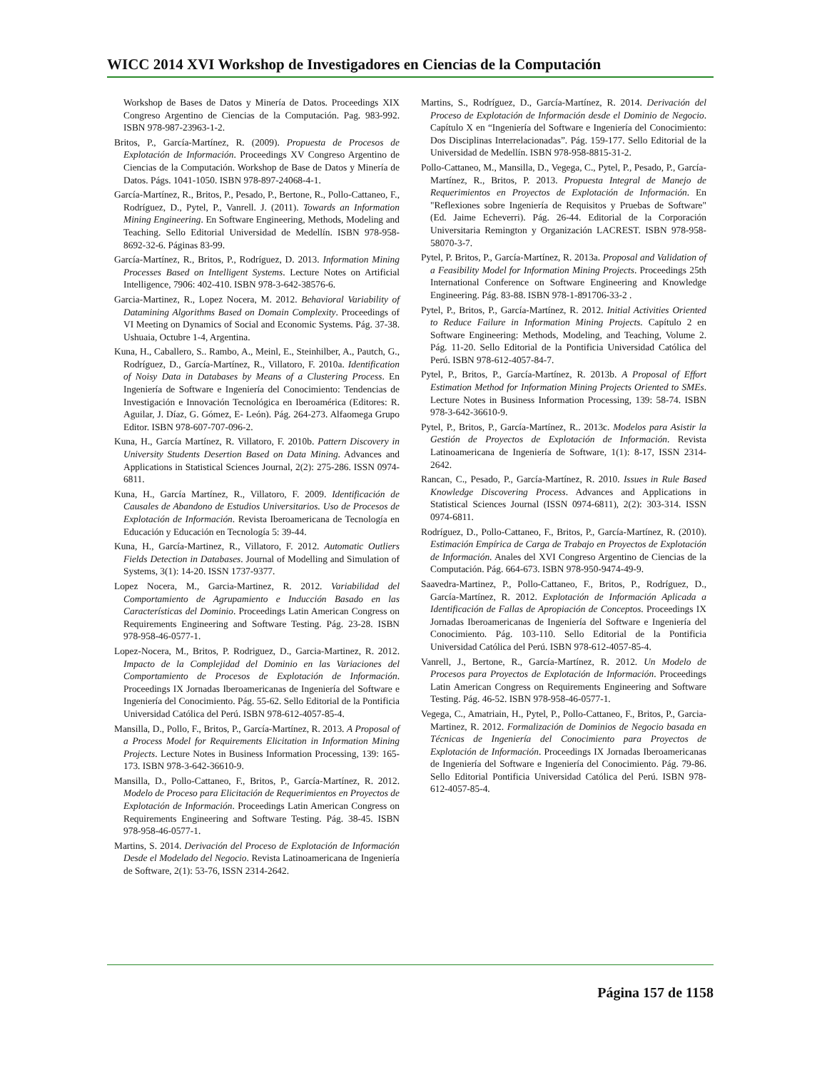WICC 2014 XVI Workshop de Investigadores en Ciencias de la Computación
Workshop de Bases de Datos y Minería de Datos. Proceedings XIX Congreso Argentino de Ciencias de la Computación. Pag. 983-992. ISBN 978-987-23963-1-2.
Britos, P., García-Martínez, R. (2009). Propuesta de Procesos de Explotación de Información. Proceedings XV Congreso Argentino de Ciencias de la Computación. Workshop de Base de Datos y Minería de Datos. Págs. 1041-1050. ISBN 978-897-24068-4-1.
García-Martínez, R., Britos, P., Pesado, P., Bertone, R., Pollo-Cattaneo, F., Rodríguez, D., Pytel, P., Vanrell. J. (2011). Towards an Information Mining Engineering. En Software Engineering, Methods, Modeling and Teaching. Sello Editorial Universidad de Medellín. ISBN 978-958-8692-32-6. Páginas 83-99.
García-Martínez, R., Britos, P., Rodríguez, D. 2013. Information Mining Processes Based on Intelligent Systems. Lecture Notes on Artificial Intelligence, 7906: 402-410. ISBN 978-3-642-38576-6.
Garcia-Martinez, R., Lopez Nocera, M. 2012. Behavioral Variability of Datamining Algorithms Based on Domain Complexity. Proceedings of VI Meeting on Dynamics of Social and Economic Systems. Pág. 37-38. Ushuaia, Octubre 1-4, Argentina.
Kuna, H., Caballero, S.. Rambo, A., Meinl, E., Steinhilber, A., Pautch, G., Rodríguez, D., García-Martínez, R., Villatoro, F. 2010a. Identification of Noisy Data in Databases by Means of a Clustering Process. En Ingeniería de Software e Ingeniería del Conocimiento: Tendencias de Investigación e Innovación Tecnológica en Iberoamérica (Editores: R. Aguilar, J. Díaz, G. Gómez, E- León). Pág. 264-273. Alfaomega Grupo Editor. ISBN 978-607-707-096-2.
Kuna, H., García Martínez, R. Villatoro, F. 2010b. Pattern Discovery in University Students Desertion Based on Data Mining. Advances and Applications in Statistical Sciences Journal, 2(2): 275-286. ISSN 0974-6811.
Kuna, H., García Martínez, R., Villatoro, F. 2009. Identificación de Causales de Abandono de Estudios Universitarios. Uso de Procesos de Explotación de Información. Revista Iberoamericana de Tecnología en Educación y Educación en Tecnología 5: 39-44.
Kuna, H., García-Martinez, R., Villatoro, F. 2012. Automatic Outliers Fields Detection in Databases. Journal of Modelling and Simulation of Systems, 3(1): 14-20. ISSN 1737-9377.
Lopez Nocera, M., Garcia-Martinez, R. 2012. Variabilidad del Comportamiento de Agrupamiento e Inducción Basado en las Características del Dominio. Proceedings Latin American Congress on Requirements Engineering and Software Testing. Pág. 23-28. ISBN 978-958-46-0577-1.
Lopez-Nocera, M., Britos, P. Rodriguez, D., Garcia-Martinez, R. 2012. Impacto de la Complejidad del Dominio en las Variaciones del Comportamiento de Procesos de Explotación de Información. Proceedings IX Jornadas Iberoamericanas de Ingeniería del Software e Ingeniería del Conocimiento. Pág. 55-62. Sello Editorial de la Pontificia Universidad Católica del Perú. ISBN 978-612-4057-85-4.
Mansilla, D., Pollo, F., Britos, P., García-Martínez, R. 2013. A Proposal of a Process Model for Requirements Elicitation in Information Mining Projects. Lecture Notes in Business Information Processing, 139: 165-173. ISBN 978-3-642-36610-9.
Mansilla, D., Pollo-Cattaneo, F., Britos, P., García-Martínez, R. 2012. Modelo de Proceso para Elicitación de Requerimientos en Proyectos de Explotación de Información. Proceedings Latin American Congress on Requirements Engineering and Software Testing. Pág. 38-45. ISBN 978-958-46-0577-1.
Martins, S. 2014. Derivación del Proceso de Explotación de Información Desde el Modelado del Negocio. Revista Latinoamericana de Ingeniería de Software, 2(1): 53-76, ISSN 2314-2642.
Martins, S., Rodríguez, D., García-Martínez, R. 2014. Derivación del Proceso de Explotación de Información desde el Dominio de Negocio. Capítulo X en “Ingeniería del Software e Ingeniería del Conocimiento: Dos Disciplinas Interrelacionadas”. Pág. 159-177. Sello Editorial de la Universidad de Medellín. ISBN 978-958-8815-31-2.
Pollo-Cattaneo, M., Mansilla, D., Vegega, C., Pytel, P., Pesado, P., García-Martínez, R., Britos, P. 2013. Propuesta Integral de Manejo de Requerimientos en Proyectos de Explotación de Información. En "Reflexiones sobre Ingeniería de Requisitos y Pruebas de Software" (Ed. Jaime Echeverri). Pág. 26-44. Editorial de la Corporación Universitaria Remington y Organización LACREST. ISBN 978-958-58070-3-7.
Pytel, P. Britos, P., García-Martínez, R. 2013a. Proposal and Validation of a Feasibility Model for Information Mining Projects. Proceedings 25th International Conference on Software Engineering and Knowledge Engineering. Pág. 83-88. ISBN 978-1-891706-33-2 .
Pytel, P., Britos, P., García-Martínez, R. 2012. Initial Activities Oriented to Reduce Failure in Information Mining Projects. Capítulo 2 en Software Engineering: Methods, Modeling, and Teaching, Volume 2. Pág. 11-20. Sello Editorial de la Pontificia Universidad Católica del Perú. ISBN 978-612-4057-84-7.
Pytel, P., Britos, P., García-Martínez, R. 2013b. A Proposal of Effort Estimation Method for Information Mining Projects Oriented to SMEs. Lecture Notes in Business Information Processing, 139: 58-74. ISBN 978-3-642-36610-9.
Pytel, P., Britos, P., García-Martínez, R.. 2013c. Modelos para Asistir la Gestión de Proyectos de Explotación de Información. Revista Latinoamericana de Ingeniería de Software, 1(1): 8-17, ISSN 2314-2642.
Rancan, C., Pesado, P., García-Martínez, R. 2010. Issues in Rule Based Knowledge Discovering Process. Advances and Applications in Statistical Sciences Journal (ISSN 0974-6811), 2(2): 303-314. ISSN 0974-6811.
Rodríguez, D., Pollo-Cattaneo, F., Britos, P., García-Martínez, R. (2010). Estimación Empírica de Carga de Trabajo en Proyectos de Explotación de Información. Anales del XVI Congreso Argentino de Ciencias de la Computación. Pág. 664-673. ISBN 978-950-9474-49-9.
Saavedra-Martinez, P., Pollo-Cattaneo, F., Britos, P., Rodríguez, D., García-Martínez, R. 2012. Explotación de Información Aplicada a Identificación de Fallas de Apropiación de Conceptos. Proceedings IX Jornadas Iberoamericanas de Ingeniería del Software e Ingeniería del Conocimiento. Pág. 103-110. Sello Editorial de la Pontificia Universidad Católica del Perú. ISBN 978-612-4057-85-4.
Vanrell, J., Bertone, R., García-Martínez, R. 2012. Un Modelo de Procesos para Proyectos de Explotación de Información. Proceedings Latin American Congress on Requirements Engineering and Software Testing. Pág. 46-52. ISBN 978-958-46-0577-1.
Vegega, C., Amatriain, H., Pytel, P., Pollo-Cattaneo, F., Britos, P., Garcia-Martinez, R. 2012. Formalización de Dominios de Negocio basada en Técnicas de Ingeniería del Conocimiento para Proyectos de Explotación de Información. Proceedings IX Jornadas Iberoamericanas de Ingeniería del Software e Ingeniería del Conocimiento. Pág. 79-86. Sello Editorial Pontificia Universidad Católica del Perú. ISBN 978-612-4057-85-4.
Página 157 de 1158